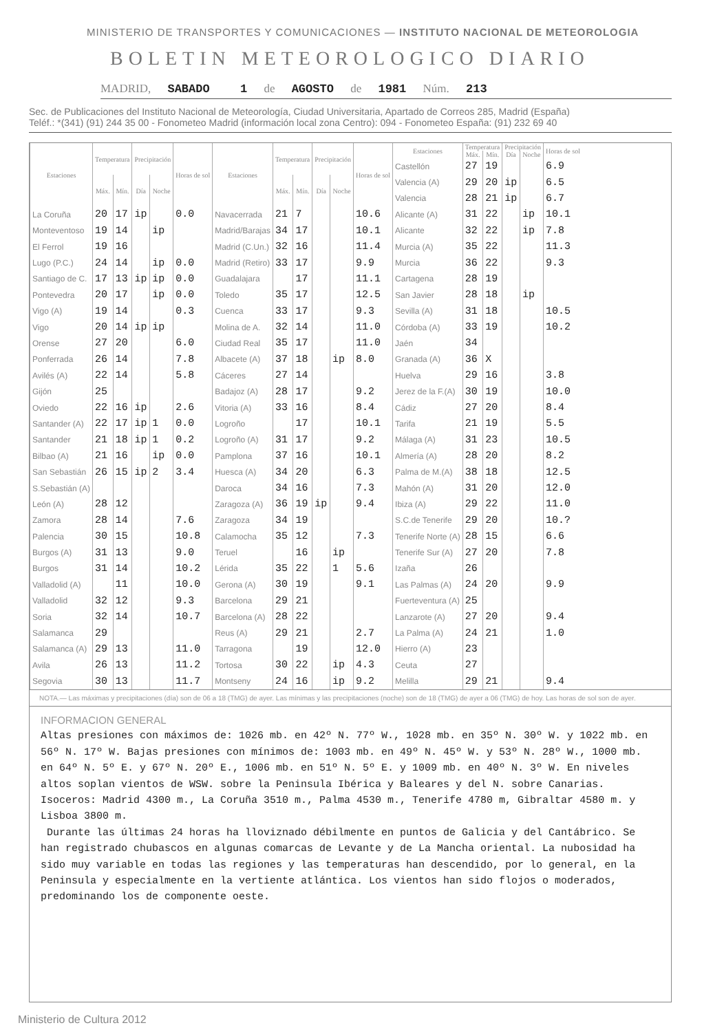MINISTERIO DE TRANSPORTES Y COMUNICACIONES — INSTITUTO NACIONAL DE METEOROLOGIA
BOLETIN METEOROLOGICO DIARIO
MADRID, SABADO 1 de AGOSTO de 1981 Núm. 213
Sec. de Publicaciones del Instituto Nacional de Meteorología, Ciudad Universitaria, Apartado de Correos 285, Madrid (España)
Teléf.: *(341) (91) 244 35 00 - Fonometeo Madrid (información local zona Centro): 094 - Fonometeo España: (91) 232 69 40
| Estaciones | Temperatura | | Precipitación | | Horas de sol |
| --- | --- | --- | --- | --- | --- |
| | Máx. | Mín. | Día | Noche | |
| La Coruña | 20 | 17 | ip | | 0.0 |
| Monteventoso | 19 | 14 | | ip | |
| El Ferrol | 19 | 16 | | | |
| Lugo (P.C.) | 24 | 14 | | ip | 0.0 |
| Santiago de C. | 17 | 13 | ip | ip | 0.0 |
| Pontevedra | 20 | 17 | | ip | 0.0 |
| Vigo (A) | 19 | 14 | | | 0.3 |
| Vigo | 20 | 14 | ip | ip | |
| Orense | 27 | 20 | | | 6.0 |
| Ponferrada | 26 | 14 | | | 7.8 |
| Avilés (A) | 22 | 14 | | | 5.8 |
| Gijón | 25 | | | | |
| Oviedo | 22 | 16 | ip | | 2.6 |
| Santander (A) | 22 | 17 | ip | 1 | 0.0 |
| Santander | 21 | 18 | ip | 1 | 0.2 |
| Bilbao (A) | 21 | 16 | | ip | 0.0 |
| San Sebastián | 26 | 15 | ip | 2 | 3.4 |
| S.Sebastián (A) | | | | | |
| León (A) | 28 | 12 | | | |
| Zamora | 28 | 14 | | | 7.6 |
| Palencia | 30 | 15 | | | 10.8 |
| Burgos (A) | 31 | 13 | | | 9.0 |
| Burgos | 31 | 14 | | | 10.2 |
| Valladolid (A) | | 11 | | | 10.0 |
| Valladolid | 32 | 12 | | | 9.3 |
| Soria | 32 | 14 | | | 10.7 |
| Salamanca | 29 | | | | |
| Salamanca (A) | 29 | 13 | | | 11.0 |
| Avila | 26 | 13 | | | 11.2 |
| Segovia | 30 | 13 | | | 11.7 |
| Estaciones | Temperatura | | Precipitación | | Horas de sol |
| --- | --- | --- | --- | --- | --- |
| | Máx. | Mín. | Día | Noche | |
| Navacerrada | 21 | 7 | | | 10.6 |
| Madrid/Barajas | 34 | 17 | | | 10.1 |
| Madrid (C.Un.) | 32 | 16 | | | 11.4 |
| Madrid (Retiro) | 33 | 17 | | | 9.9 |
| Guadalajara | | 17 | | | 11.1 |
| Toledo | 35 | 17 | | | 12.5 |
| Cuenca | 33 | 17 | | | 9.3 |
| Molina de A. | 32 | 14 | | | 11.0 |
| Ciudad Real | 35 | 17 | | | 11.0 |
| Albacete (A) | 37 | 18 | | ip | 8.0 |
| Cáceres | 27 | 14 | | | |
| Badajoz (A) | 28 | 17 | | | 9.2 |
| Vitoria (A) | 33 | 16 | | | 8.4 |
| Logroño | | 17 | | | 10.1 |
| Logroño (A) | 31 | 17 | | | 9.2 |
| Pamplona | 37 | 16 | | | 10.1 |
| Huesca (A) | 34 | 20 | | | 6.3 |
| Daroca | 34 | 16 | | | 7.3 |
| Zaragoza (A) | 36 | 19 | ip | | 9.4 |
| Zaragoza | 34 | 19 | | | |
| Calamocha | 35 | 12 | | | 7.3 |
| Teruel | | 16 | | ip | |
| Lérida | 35 | 22 | | 1 | 5.6 |
| Gerona (A) | 30 | 19 | | | 9.1 |
| Barcelona | 29 | 21 | | | |
| Barcelona (A) | 28 | 22 | | | |
| Reus (A) | 29 | 21 | | | 2.7 |
| Tarragona | | 19 | | | 12.0 |
| Tortosa | 30 | 22 | | ip | 4.3 |
| Montseny | 24 | 16 | | ip | 9.2 |
| Estaciones | Temperatura | | Precipitación | | Horas de sol |
| --- | --- | --- | --- | --- | --- |
| | Máx. | Mín. | Día | Noche | |
| Castellón | 27 | 19 | | | 6.9 |
| Valencia (A) | 29 | 20 | ip | | 6.5 |
| Valencia | 28 | 21 | ip | | 6.7 |
| Alicante (A) | 31 | 22 | | ip | 10.1 |
| Alicante | 32 | 22 | | ip | 7.8 |
| Murcia (A) | 35 | 22 | | | 11.3 |
| Murcia | 36 | 22 | | | 9.3 |
| Cartagena | 28 | 19 | | | |
| San Javier | 28 | 18 | | ip | |
| Sevilla (A) | 31 | 18 | | | 10.5 |
| Córdoba (A) | 33 | 19 | | | 10.2 |
| Jaén | 34 | | | | |
| Granada (A) | 36 | X | | | |
| Huelva | 29 | 16 | | | 3.8 |
| Jerez de la F.(A) | 30 | 19 | | | 10.0 |
| Cádiz | 27 | 20 | | | 8.4 |
| Tarifa | 21 | 19 | | | 5.5 |
| Málaga (A) | 31 | 23 | | | 10.5 |
| Almería (A) | 28 | 20 | | | 8.2 |
| Palma de M.(A) | 38 | 18 | | | 12.5 |
| Mahón (A) | 31 | 20 | | | 12.0 |
| Ibiza (A) | 29 | 22 | | | 11.0 |
| S.C.de Tenerife | 29 | 20 | | | 10.? |
| Tenerife Norte (A) | 28 | 15 | | | 6.6 |
| Tenerife Sur (A) | 27 | 20 | | | 7.8 |
| Izaña | 26 | | | | |
| Las Palmas (A) | 24 | 20 | | | 9.9 |
| Fuerteventura (A) | 25 | | | | |
| Lanzarote (A) | 27 | 20 | | | 9.4 |
| La Palma (A) | 24 | 21 | | | 1.0 |
| Hierro (A) | 23 | | | | |
| Ceuta | 27 | | | | |
| Melilla | 29 | 21 | | | 9.4 |
NOTA.— Las máximas y precipitaciones (día) son de 06 a 18 (TMG) de ayer. Las mínimas y las precipitaciones (noche) son de 18 (TMG) de ayer a 06 (TMG) de hoy. Las horas de sol son de ayer.
INFORMACION GENERAL
Altas presiones con máximos de: 1026 mb. en 42º N. 77º W., 1028 mb. en 35º N. 30º W. y 1022 mb. en 56º N. 17º W. Bajas presiones con mínimos de: 1003 mb. en 49º N. 45º W. y 53º N. 28º W., 1000 mb. en 64º N. 5º E. y 67º N. 20º E., 1006 mb. en 51º N. 5º E. y 1009 mb. en 40º N. 3º W. En niveles altos soplan vientos de WSW. sobre la Peninsula Ibérica y Baleares y del N. sobre Canarias. Isoceros: Madrid 4300 m., La Coruña 3510 m., Palma 4530 m., Tenerife 4780 m, Gibraltar 4580 m. y Lisboa 3800 m.
Durante las últimas 24 horas ha lloviznado débilmente en puntos de Galicia y del Cantábrico. Se han registrado chubascos en algunas comarcas de Levante y de La Mancha oriental. La nubosidad ha sido muy variable en todas las regiones y las temperaturas han descendido, por lo general, en la Peninsula y especialmente en la vertiente atlántica. Los vientos han sido flojos o moderados, predominando los de componente oeste.
Ministerio de Cultura 2012